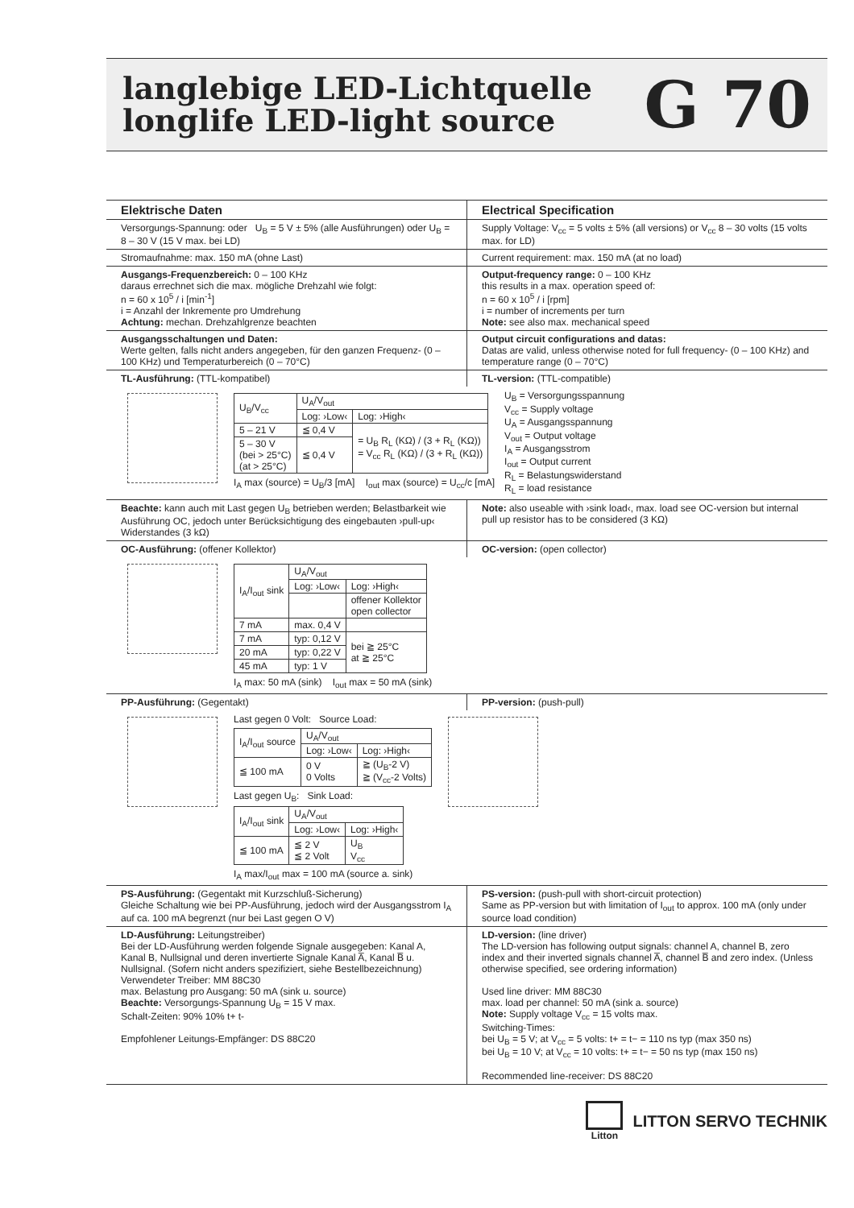langlebige LED-Lichtquelle
longlife LED-light source
G 70
Elektrische Daten Electrical Specification
Versorgungs-Spannung: oder U<sub>B</sub> = 5 V ± 5% (alle Ausführungen) oder U<sub>B</sub> = 8 – 30 V (15 V max. bei LD)
Supply Voltage: V<sub>cc</sub> = 5 volts ± 5% (all versions) or V<sub>cc</sub> 8 – 30 volts (15 volts max. for LD)
Stromaufnahme: max. 150 mA (ohne Last)
Current requirement: max. 150 mA (at no load)
Ausgangs-Frequenzbereich: 0 – 100 KHz
daraus errechnet sich die max. mögliche Drehzahl wie folgt:
n = 60 x 10<sup>5</sup> / i [min<sup>-1</sup>]
i = Anzahl der Inkremente pro Umdrehung
Achtung: mechan. Drehzahlgrenze beachten
Output-frequency range: 0 – 100 KHz
this results in a max. operation speed of:
n = 60 x 10<sup>5</sup> / i [rpm]
i = number of increments per turn
Note: see also max. mechanical speed
Ausgangsschaltungen und Daten:
Werte gelten, falls nicht anders angegeben, für den ganzen Frequenz- (0 – 100 KHz) und Temperaturbereich (0 – 70°C)
Output circuit configurations and datas:
Datas are valid, unless otherwise noted for full frequency- (0 – 100 KHz) and temperature range (0 – 70°C)
TL-Ausführung: (TTL-kompatibel)
TL-version: (TTL-compatible)
| U<sub>B</sub>/V<sub>cc</sub> | U<sub>A</sub>/V<sub>out</sub> | |
| --- | --- | --- |
| | Log: ›Low‹ | Log: ›High‹ |
| 5 – 21 V | ≦ 0,4 V | = U<sub>B</sub> R<sub>L</sub> (KΩ) / (3 + R<sub>L</sub> (KΩ)) = V<sub>cc</sub> R<sub>L</sub> (KΩ) / (3 + R<sub>L</sub> (KΩ)) |
| 5 – 30 V (bei > 25°C) (at > 25°C) | ≦ 0,4 V | |
I<sub>A</sub> max (source) = U<sub>B</sub>/3 [mA] I<sub>out</sub> max (source) = U<sub>cc</sub>/c [mA]
U<sub>B</sub> = Versorgungsspannung
V<sub>cc</sub> = Supply voltage
U<sub>A</sub> = Ausgangsspannung
V<sub>out</sub> = Output voltage
I<sub>A</sub> = Ausgangsstrom
I<sub>out</sub> = Output current
R<sub>L</sub> = Belastungswiderstand
R<sub>L</sub> = load resistance
Beachte: kann auch mit Last gegen U<sub>B</sub> betrieben werden; Belastbarkeit wie Ausführung OC, jedoch unter Berücksichtigung des eingebauten ›pull-up‹ Widerstandes (3 kΩ)
Note: also useable with ›sink load‹, max. load see OC-version but internal pull up resistor has to be considered (3 KΩ)
OC-Ausführung: (offener Kollektor)
OC-version: (open collector)
| I<sub>A</sub>/I<sub>out</sub> sink | U<sub>A</sub>/V<sub>out</sub> | |
| --- | --- | --- |
| | Log: ›Low‹ | Log: ›High‹ |
| | | offener Kollektor open collector |
| 7 mA | max. 0,4 V | |
| 7 mA | typ: 0,12 V | bei ≧ 25°C at ≧ 25°C |
| 20 mA | typ: 0,22 V | |
| 45 mA | typ: 1 V | |
I<sub>A</sub> max: 50 mA (sink) I<sub>out</sub> max = 50 mA (sink)
PP-Ausführung: (Gegentakt) PP-version: (push-pull)
Last gegen 0 Volt: Source Load:
| I<sub>A</sub>/I<sub>out</sub> source | U<sub>A</sub>/V<sub>out</sub> | |
| --- | --- | --- |
| | Log: ›Low‹ | Log: ›High‹ |
| ≦ 100 mA | 0 V 0 Volts | ≧ (U<sub>B</sub>-2 V) ≧ (V<sub>cc</sub>-2 Volts) |
Last gegen U<sub>B</sub>: Sink Load:
| I<sub>A</sub>/I<sub>out</sub> sink | U<sub>A</sub>/V<sub>out</sub> | |
| --- | --- | --- |
| | Log: ›Low‹ | Log: ›High‹ |
| ≦ 100 mA | ≦ 2 V ≦ 2 Volt | U<sub>B</sub> V<sub>cc</sub> |
I<sub>A</sub> max/I<sub>out</sub> max = 100 mA (source a. sink)
PS-Ausführung: (Gegentakt mit Kurzschluß-Sicherung)
Gleiche Schaltung wie bei PP-Ausführung, jedoch wird der Ausgangsstrom I<sub>A</sub> auf ca. 100 mA begrenzt (nur bei Last gegen O V)
PS-version: (push-pull with short-circuit protection)
Same as PP-version but with limitation of I<sub>out</sub> to approx. 100 mA (only under source load condition)
LD-Ausführung: Leitungstreiber)
Bei der LD-Ausführung werden folgende Signale ausgegeben: Kanal A, Kanal B, Nullsignal und deren invertierte Signale Kanal A̅, Kanal B̅ u. Nullsignal. (Sofern nicht anders spezifiziert, siehe Bestellbezeichnung)
Verwendeter Treiber: MM 88C30
max. Belastung pro Ausgang: 50 mA (sink u. source)
Beachte: Versorgungs-Spannung U<sub>B</sub> = 15 V max.
Schalt-Zeiten: 90% 10% t+ t-
Empfohlener Leitungs-Empfänger: DS 88C20
LD-version: (line driver)
The LD-version has following output signals: channel A, channel B, zero index and their inverted signals channel A̅, channel B̅ and zero index. (Unless otherwise specified, see ordering information)
Used line driver: MM 88C30
max. load per channel: 50 mA (sink a. source)
Note: Supply voltage V<sub>cc</sub> = 15 volts max.
Switching-Times:
bei U<sub>B</sub> = 5 V; at V<sub>cc</sub> = 5 volts: t+ = t− = 110 ns typ (max 350 ns)
bei U<sub>B</sub> = 10 V; at V<sub>cc</sub> = 10 volts: t+ = t− = 50 ns typ (max 150 ns)
Recommended line-receiver: DS 88C20
Litton
LITTON SERVO TECHNIK